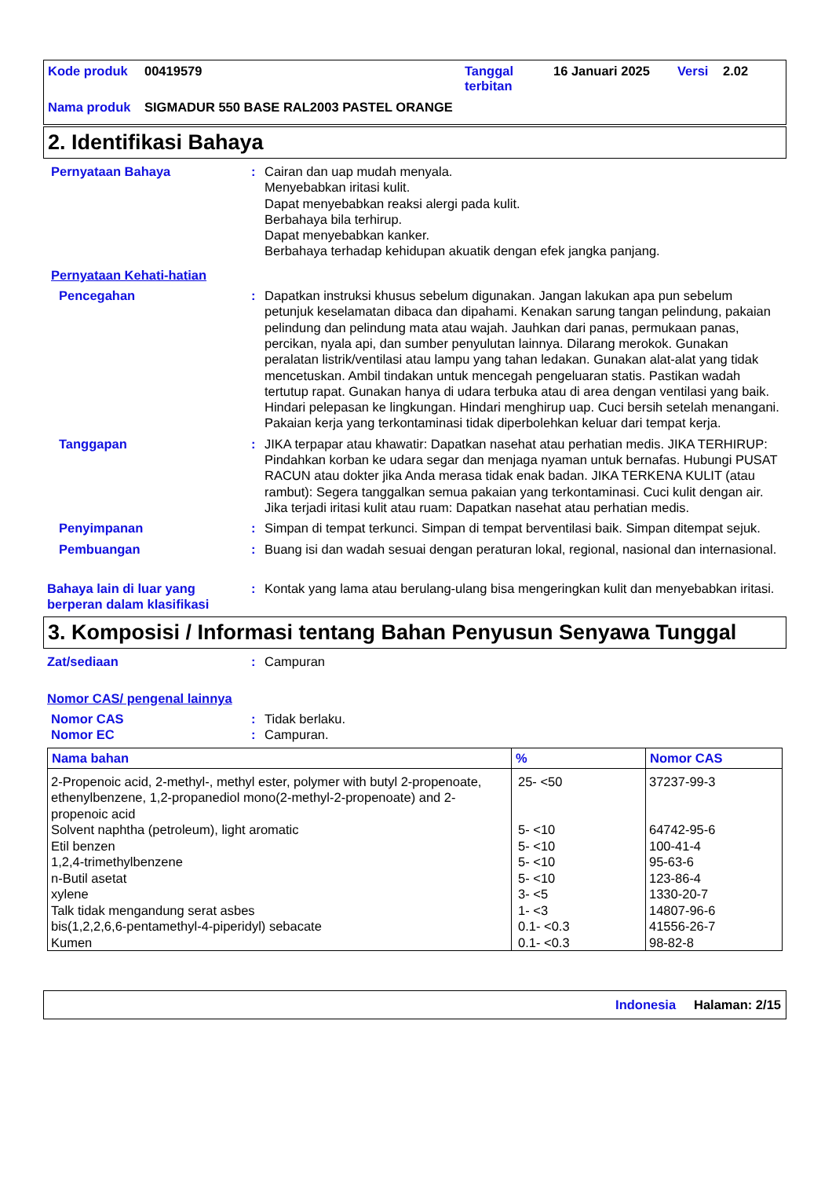| Kode produk | 00419579 | Tanggal terbitan | 16 Januari 2025 | Versi | 2.02 |
| Nama produk | SIGMADUR 550 BASE RAL2003 PASTEL ORANGE | | | | |
2. Identifikasi Bahaya
Pernyataan Bahaya : Cairan dan uap mudah menyala.
Menyebabkan iritasi kulit.
Dapat menyebabkan reaksi alergi pada kulit.
Berbahaya bila terhirup.
Dapat menyebabkan kanker.
Berbahaya terhadap kehidupan akuatik dengan efek jangka panjang.
Pernyataan Kehati-hatian
Pencegahan : Dapatkan instruksi khusus sebelum digunakan. Jangan lakukan apa pun sebelum petunjuk keselamatan dibaca dan dipahami. Kenakan sarung tangan pelindung, pakaian pelindung dan pelindung mata atau wajah. Jauhkan dari panas, permukaan panas, percikan, nyala api, dan sumber penyulutan lainnya. Dilarang merokok. Gunakan peralatan listrik/ventilasi atau lampu yang tahan ledakan. Gunakan alat-alat yang tidak mencetuskan. Ambil tindakan untuk mencegah pengeluaran statis. Pastikan wadah tertutup rapat. Gunakan hanya di udara terbuka atau di area dengan ventilasi yang baik. Hindari pelepasan ke lingkungan. Hindari menghirup uap. Cuci bersih setelah menangani. Pakaian kerja yang terkontaminasi tidak diperbolehkan keluar dari tempat kerja.
Tanggapan : JIKA terpapar atau khawatir: Dapatkan nasehat atau perhatian medis. JIKA TERHIRUP: Pindahkan korban ke udara segar dan menjaga nyaman untuk bernafas. Hubungi PUSAT RACUN atau dokter jika Anda merasa tidak enak badan. JIKA TERKENA KULIT (atau rambut): Segera tanggalkan semua pakaian yang terkontaminasi. Cuci kulit dengan air. Jika terjadi iritasi kulit atau ruam: Dapatkan nasehat atau perhatian medis.
Penyimpanan : Simpan di tempat terkunci. Simpan di tempat berventilasi baik. Simpan ditempat sejuk.
Pembuangan : Buang isi dan wadah sesuai dengan peraturan lokal, regional, nasional dan internasional.
Bahaya lain di luar yang berperan dalam klasifikasi
: Kontak yang lama atau berulang-ulang bisa mengeringkan kulit dan menyebabkan iritasi.
3. Komposisi / Informasi tentang Bahan Penyusun Senyawa Tunggal
Zat/sediaan : Campuran
Nomor CAS/ pengenal lainnya
Nomor CAS : Tidak berlaku.
Nomor EC : Campuran.
| Nama bahan | % | Nomor CAS |
| --- | --- | --- |
| 2-Propenoic acid, 2-methyl-, methyl ester, polymer with butyl 2-propenoate, ethenylbenzene, 1,2-propanediol mono(2-methyl-2-propenoate) and 2-propenoic acid Solvent naphtha (petroleum), light aromatic Etil benzen 1,2,4-trimethylbenzene n-Butil asetat xylene Talk tidak mengandung serat asbes bis(1,2,2,6,6-pentamethyl-4-piperidyl) sebacate Kumen | 25- <50 5- <10 5- <10 5- <10 5- <10 3- <5 1- <3 0.1- <0.3 0.1- <0.3 | 37237-99-3 64742-95-6 100-41-4 95-63-6 123-86-4 1330-20-7 14807-96-6 41556-26-7 98-82-8 |
Indonesia Halaman: 2/15